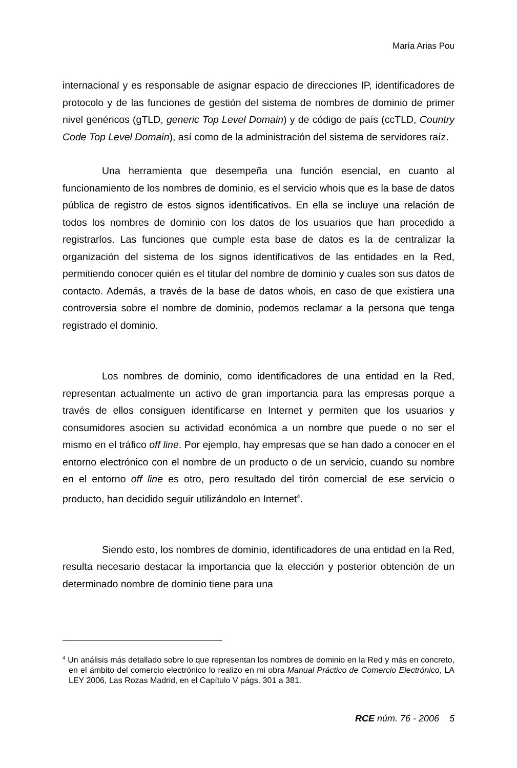María Arias Pou
internacional y es responsable de asignar espacio de direcciones IP, identificadores de protocolo y de las funciones de gestión del sistema de nombres de dominio de primer nivel genéricos (gTLD, generic Top Level Domain) y de código de país (ccTLD, Country Code Top Level Domain), así como de la administración del sistema de servidores raíz.
Una herramienta que desempeña una función esencial, en cuanto al funcionamiento de los nombres de dominio, es el servicio whois que es la base de datos pública de registro de estos signos identificativos. En ella se incluye una relación de todos los nombres de dominio con los datos de los usuarios que han procedido a registrarlos. Las funciones que cumple esta base de datos es la de centralizar la organización del sistema de los signos identificativos de las entidades en la Red, permitiendo conocer quién es el titular del nombre de dominio y cuales son sus datos de contacto. Además, a través de la base de datos whois, en caso de que existiera una controversia sobre el nombre de dominio, podemos reclamar a la persona que tenga registrado el dominio.
Los nombres de dominio, como identificadores de una entidad en la Red, representan actualmente un activo de gran importancia para las empresas porque a través de ellos consiguen identificarse en Internet y permiten que los usuarios y consumidores asocien su actividad económica a un nombre que puede o no ser el mismo en el tráfico off line. Por ejemplo, hay empresas que se han dado a conocer en el entorno electrónico con el nombre de un producto o de un servicio, cuando su nombre en el entorno off line es otro, pero resultado del tirón comercial de ese servicio o producto, han decidido seguir utilizándolo en Internet<sup>4</sup>.
Siendo esto, los nombres de dominio, identificadores de una entidad en la Red, resulta necesario destacar la importancia que la elección y posterior obtención de un determinado nombre de dominio tiene para una
<sup>4</sup> Un análisis más detallado sobre lo que representan los nombres de dominio en la Red y más en concreto, en el ámbito del comercio electrónico lo realizo en mi obra Manual Práctico de Comercio Electrónico, LA LEY 2006, Las Rozas Madrid, en el Capítulo V págs. 301 a 381.
RCE núm. 76 - 2006 5